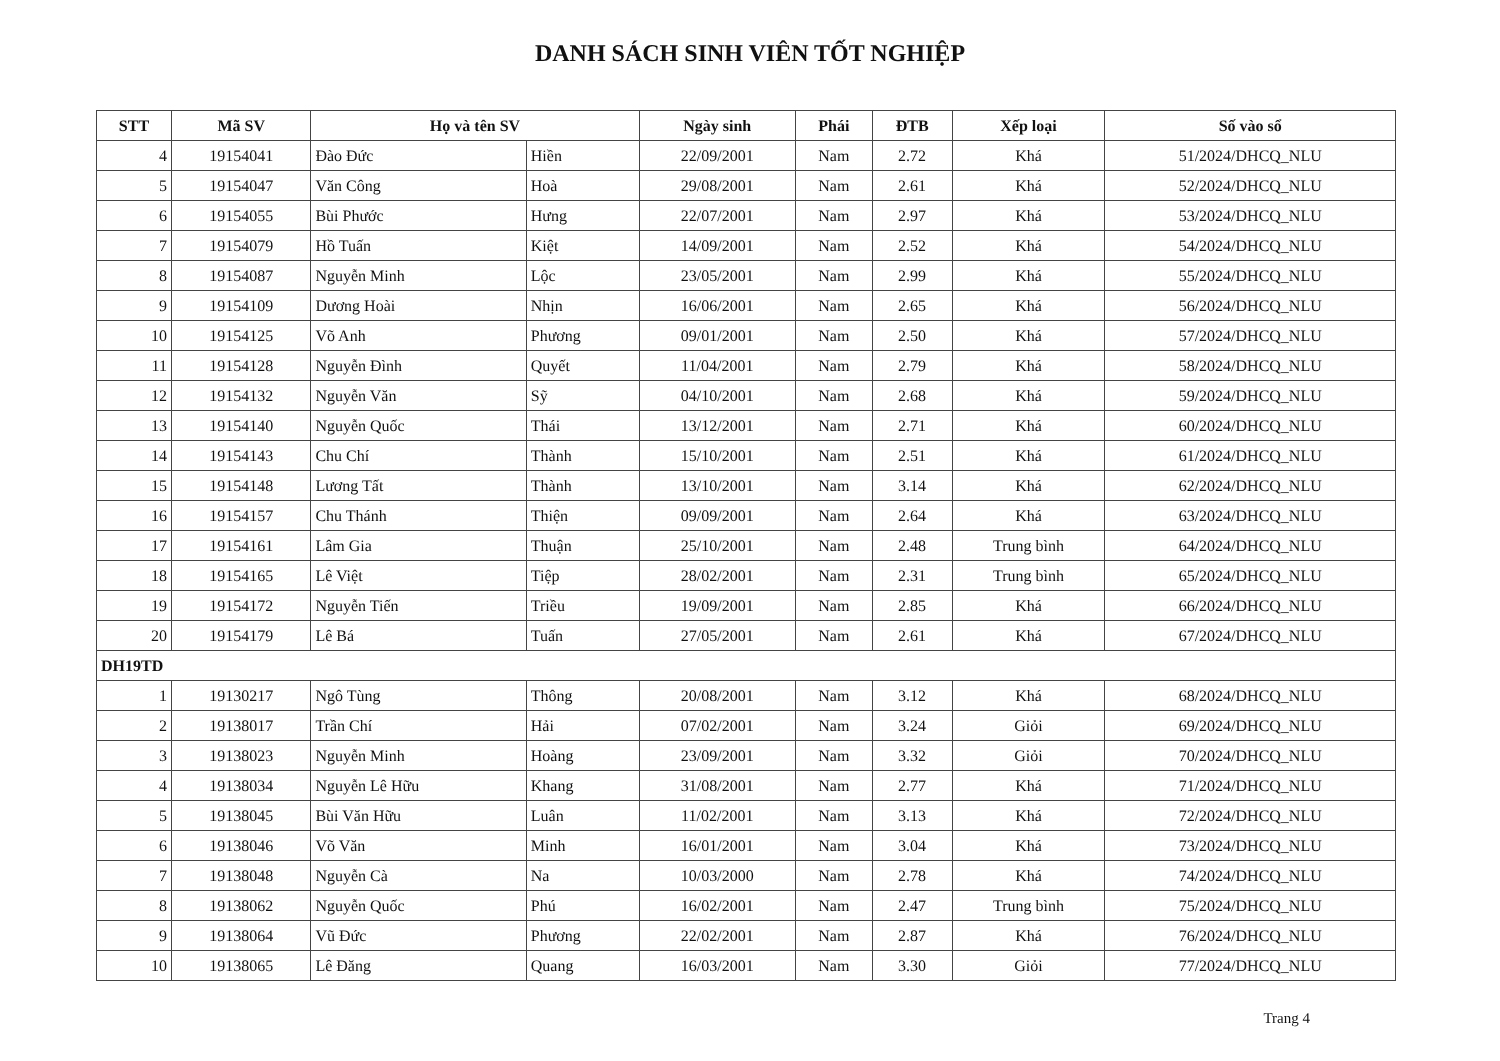DANH SÁCH SINH VIÊN TỐT NGHIỆP
| STT | Mã SV | Họ và tên SV | | Ngày sinh | Phái | ĐTB | Xếp loại | Số vào sổ |
| --- | --- | --- | --- | --- | --- | --- | --- | --- |
| 4 | 19154041 | Đào Đức | Hiền | 22/09/2001 | Nam | 2.72 | Khá | 51/2024/DHCQ_NLU |
| 5 | 19154047 | Văn Công | Hoà | 29/08/2001 | Nam | 2.61 | Khá | 52/2024/DHCQ_NLU |
| 6 | 19154055 | Bùi Phước | Hưng | 22/07/2001 | Nam | 2.97 | Khá | 53/2024/DHCQ_NLU |
| 7 | 19154079 | Hồ Tuấn | Kiệt | 14/09/2001 | Nam | 2.52 | Khá | 54/2024/DHCQ_NLU |
| 8 | 19154087 | Nguyễn Minh | Lộc | 23/05/2001 | Nam | 2.99 | Khá | 55/2024/DHCQ_NLU |
| 9 | 19154109 | Dương Hoài | Nhịn | 16/06/2001 | Nam | 2.65 | Khá | 56/2024/DHCQ_NLU |
| 10 | 19154125 | Võ Anh | Phương | 09/01/2001 | Nam | 2.50 | Khá | 57/2024/DHCQ_NLU |
| 11 | 19154128 | Nguyễn Đình | Quyết | 11/04/2001 | Nam | 2.79 | Khá | 58/2024/DHCQ_NLU |
| 12 | 19154132 | Nguyễn Văn | Sỹ | 04/10/2001 | Nam | 2.68 | Khá | 59/2024/DHCQ_NLU |
| 13 | 19154140 | Nguyễn Quốc | Thái | 13/12/2001 | Nam | 2.71 | Khá | 60/2024/DHCQ_NLU |
| 14 | 19154143 | Chu Chí | Thành | 15/10/2001 | Nam | 2.51 | Khá | 61/2024/DHCQ_NLU |
| 15 | 19154148 | Lương Tất | Thành | 13/10/2001 | Nam | 3.14 | Khá | 62/2024/DHCQ_NLU |
| 16 | 19154157 | Chu Thánh | Thiện | 09/09/2001 | Nam | 2.64 | Khá | 63/2024/DHCQ_NLU |
| 17 | 19154161 | Lâm Gia | Thuận | 25/10/2001 | Nam | 2.48 | Trung bình | 64/2024/DHCQ_NLU |
| 18 | 19154165 | Lê Việt | Tiệp | 28/02/2001 | Nam | 2.31 | Trung bình | 65/2024/DHCQ_NLU |
| 19 | 19154172 | Nguyễn Tiến | Triều | 19/09/2001 | Nam | 2.85 | Khá | 66/2024/DHCQ_NLU |
| 20 | 19154179 | Lê Bá | Tuấn | 27/05/2001 | Nam | 2.61 | Khá | 67/2024/DHCQ_NLU |
| DH19TD | | | | | | | | |
| 1 | 19130217 | Ngô Tùng | Thông | 20/08/2001 | Nam | 3.12 | Khá | 68/2024/DHCQ_NLU |
| 2 | 19138017 | Trần Chí | Hải | 07/02/2001 | Nam | 3.24 | Giỏi | 69/2024/DHCQ_NLU |
| 3 | 19138023 | Nguyễn Minh | Hoàng | 23/09/2001 | Nam | 3.32 | Giỏi | 70/2024/DHCQ_NLU |
| 4 | 19138034 | Nguyễn Lê Hữu | Khang | 31/08/2001 | Nam | 2.77 | Khá | 71/2024/DHCQ_NLU |
| 5 | 19138045 | Bùi Văn Hữu | Luân | 11/02/2001 | Nam | 3.13 | Khá | 72/2024/DHCQ_NLU |
| 6 | 19138046 | Võ Văn | Minh | 16/01/2001 | Nam | 3.04 | Khá | 73/2024/DHCQ_NLU |
| 7 | 19138048 | Nguyễn Cà | Na | 10/03/2000 | Nam | 2.78 | Khá | 74/2024/DHCQ_NLU |
| 8 | 19138062 | Nguyễn Quốc | Phú | 16/02/2001 | Nam | 2.47 | Trung bình | 75/2024/DHCQ_NLU |
| 9 | 19138064 | Vũ Đức | Phương | 22/02/2001 | Nam | 2.87 | Khá | 76/2024/DHCQ_NLU |
| 10 | 19138065 | Lê Đăng | Quang | 16/03/2001 | Nam | 3.30 | Giỏi | 77/2024/DHCQ_NLU |
Trang 4